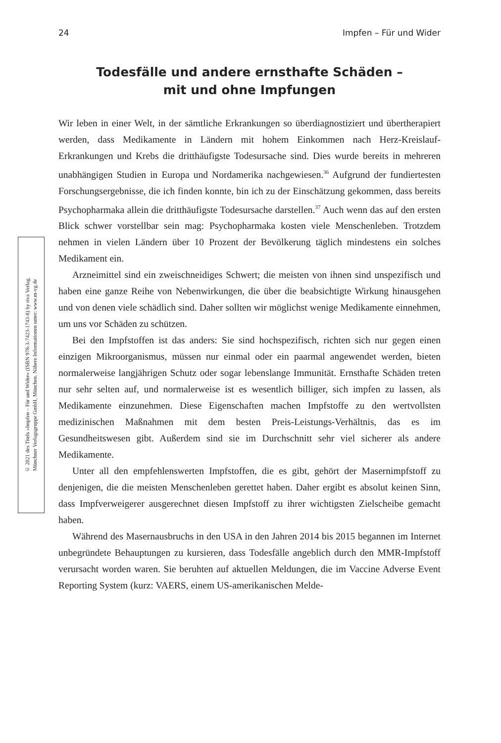24 Impfen – Für und Wider
Todesfälle und andere ernsthafte Schäden –
mit und ohne Impfungen
© 2021 des Titels »Impfen – Für und Wider« (ISBN 978-3-7423-1743-8) by riva Verlag,
Münchner Verlagsgruppe GmbH, München. Nähere Informationen unter: www.m-vg.de
Wir leben in einer Welt, in der sämtliche Erkrankungen so überdiagnostiziert und übertherapiert werden, dass Medikamente in Ländern mit hohem Einkommen nach Herz-Kreislauf-Erkrankungen und Krebs die dritthäufigste Todesursache sind. Dies wurde bereits in mehreren unabhängigen Studien in Europa und Nordamerika nachgewiesen.<sup>36</sup> Aufgrund der fundiertesten Forschungsergebnisse, die ich finden konnte, bin ich zu der Einschätzung gekommen, dass bereits Psychopharmaka allein die dritthäufigste Todesursache darstellen.<sup>37</sup> Auch wenn das auf den ersten Blick schwer vorstellbar sein mag: Psychopharmaka kosten viele Menschenleben. Trotzdem nehmen in vielen Ländern über 10 Prozent der Bevölkerung täglich mindestens ein solches Medikament ein.
Arzneimittel sind ein zweischneidiges Schwert; die meisten von ihnen sind unspezifisch und haben eine ganze Reihe von Nebenwirkungen, die über die beabsichtigte Wirkung hinausgehen und von denen viele schädlich sind. Daher sollten wir möglichst wenige Medikamente einnehmen, um uns vor Schäden zu schützen.
Bei den Impfstoffen ist das anders: Sie sind hochspezifisch, richten sich nur gegen einen einzigen Mikroorganismus, müssen nur einmal oder ein paarmal angewendet werden, bieten normalerweise langjährigen Schutz oder sogar lebenslange Immunität. Ernsthafte Schäden treten nur sehr selten auf, und normalerweise ist es wesentlich billiger, sich impfen zu lassen, als Medikamente einzunehmen. Diese Eigenschaften machen Impfstoffe zu den wertvollsten medizinischen Maßnahmen mit dem besten Preis-Leistungs-Verhältnis, das es im Gesundheitswesen gibt. Außerdem sind sie im Durchschnitt sehr viel sicherer als andere Medikamente.
Unter all den empfehlenswerten Impfstoffen, die es gibt, gehört der Masernimpfstoff zu denjenigen, die die meisten Menschenleben gerettet haben. Daher ergibt es absolut keinen Sinn, dass Impfverweigerer ausgerechnet diesen Impfstoff zu ihrer wichtigsten Zielscheibe gemacht haben.
Während des Masernausbruchs in den USA in den Jahren 2014 bis 2015 begannen im Internet unbegründete Behauptungen zu kursieren, dass Todesfälle angeblich durch den MMR-Impfstoff verursacht worden waren. Sie beruhten auf aktuellen Meldungen, die im Vaccine Adverse Event Reporting System (kurz: VAERS, einem US-amerikanischen Melde-